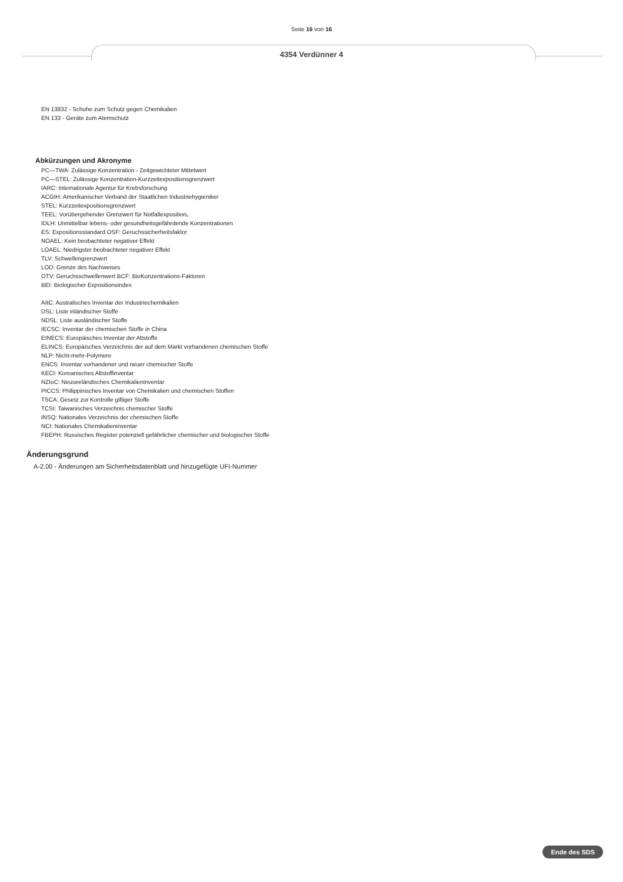Seite 16 von 16
4354 Verdünner 4
EN 13832 - Schuhe zum Schutz gegen Chemikalien
EN 133 - Geräte zum Atemschutz
Abkürzungen und Akronyme
PC—TWA: Zulässige Konzentration - Zeitgewichteter Mittelwert
PC—STEL: Zulässige Konzentration-Kurzzeitexpositionsgrenzwert
IARC: Internationale Agentur für Krebsforschung
ACGIH: Amerikanischer Verband der Staatlichen Industriehygieniker
STEL: Kurzzeitexpositionsgrenzwert
TEEL: Vorübergehender Grenzwert für Notfallexposition。
IDLH: Unmittelbar lebens- oder gesundheitsgefährdende Konzentrationen
ES: Expositionsstandard OSF: Geruchssicherheitsfaktor
NOAEL: Kein beobachteter negativer Effekt
LOAEL: Niedrigster beobachteter negativer Effekt
TLV: Schwellengrenzwert
LOD: Grenze des Nachweises
OTV: Geruchsschwellenwert BCF: BioKonzentrations-Faktoren
BEI: Biologischer Expositionsindex
AIIC: Australisches Inventar der Industriechemikalien
DSL: Liste inländischer Stoffe
NDSL: Liste ausländischer Stoffe
IECSC: Inventar der chemischen Stoffe in China
EINECS: Europäisches Inventar der Altstoffe
ELINCS: Europäisches Verzeichnis der auf dem Markt vorhandenen chemischen Stoffe
NLP: Nicht-mehr-Polymere
ENCS: Inventar vorhandener und neuer chemischer Stoffe
KECI: Koreanisches Altstoffinventar
NZIoC: Neuseeländisches Chemikalieninventar
PICCS: Philippinisches Inventar von Chemikalien und chemischen Stoffen
TSCA: Gesetz zur Kontrolle giftiger Stoffe
TCSI: Taiwanisches Verzeichnis chemischer Stoffe
INSQ: Nationales Verzeichnis der chemischen Stoffe
NCI: Nationales Chemikalieninventar
FBEPH: Russisches Register potenziell gefährlicher chemischer und biologischer Stoffe
Änderungsgrund
A-2.00 - Änderungen am Sicherheitsdatenblatt und hinzugefügte UFI-Nummer
Ende des SDS